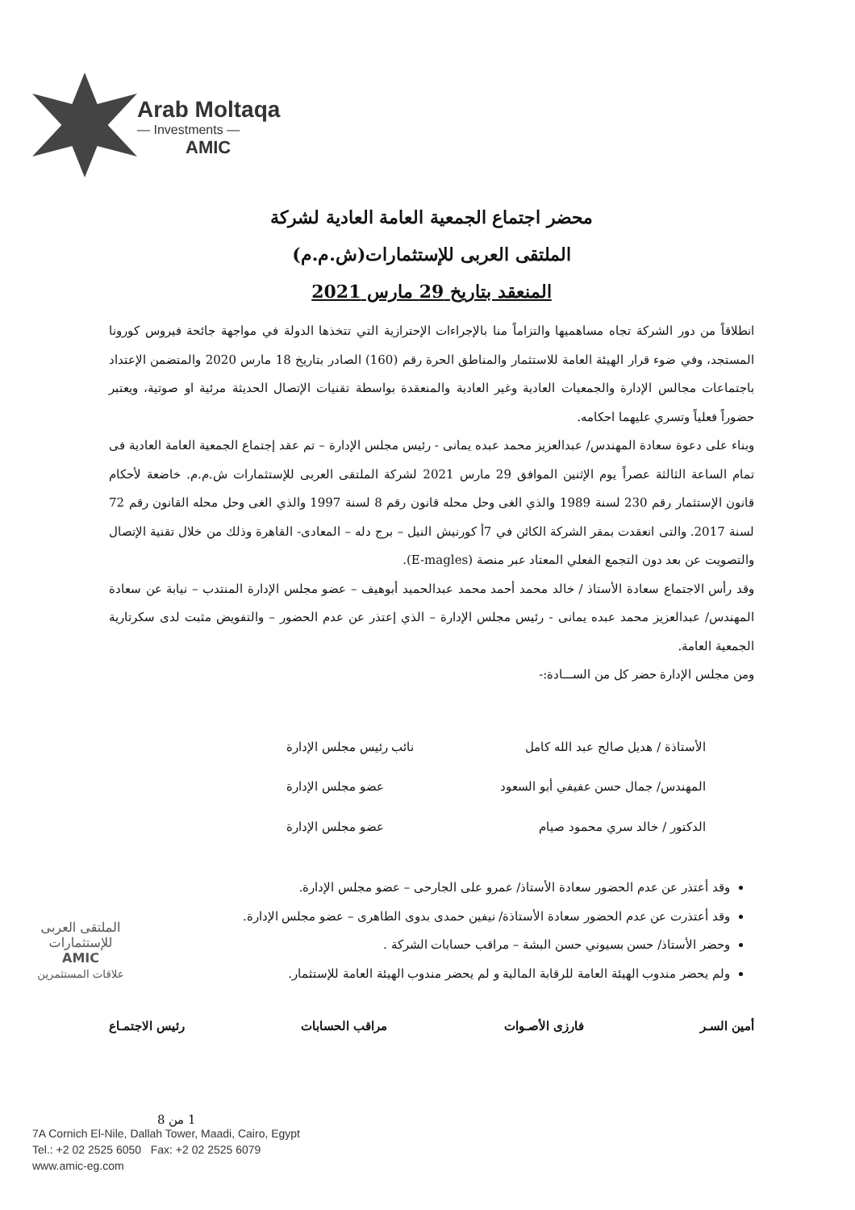Arab Moltaqa
— Investments —
AMIC
محضر اجتماع الجمعية العامة العادية لشركة
الملتقى العربى للإستثمارات(ش.م.م)
المنعقد بتاريخ 29 مارس 2021
انطلاقاً من دور الشركة تجاه مساهميها والتزاماً منا بالإجراءات الإحترازية التي تتخذها الدولة في مواجهة جائحة فيروس كورونا المستجد، وفي ضوء قرار الهيئة العامة للاستثمار والمناطق الحرة رقم (160) الصادر بتاريخ 18 مارس 2020 والمتضمن الإعتداد باجتماعات مجالس الإدارة والجمعيات العادية وغير العادية والمنعقدة بواسطة تقنيات الإتصال الحديثة مرئية او صوتية، ويعتبر حضوراً فعلياً وتسري عليهما احكامه.
وبناء على دعوة سعادة المهندس/ عبدالعزيز محمد عبده يمانى - رئيس مجلس الإدارة – تم عقد إجتماع الجمعية العامة العادية فى تمام الساعة الثالثة عصراً يوم الإثنين الموافق 29 مارس 2021 لشركة الملتقى العربى للإستثمارات ش.م.م. خاضعة لأحكام قانون الإستثمار رقم 230 لسنة 1989 والذي الغى وحل محله قانون رقم 8 لسنة 1997 والذي الغى وحل محله القانون رقم 72 لسنة 2017. والتى انعقدت بمقر الشركة الكائن في 7أ كورنيش النيل – برج دله – المعادى- القاهرة وذلك من خلال تقنية الإتصال والتصويت عن بعد دون التجمع الفعلي المعتاد عبر منصة (E-magles).
وقد رأس الاجتماع سعادة الأستاذ / خالد محمد أحمد محمد عبدالحميد أبوهيف – عضو مجلس الإدارة المنتدب – نيابة عن سعادة المهندس/ عبدالعزيز محمد عبده يمانى - رئيس مجلس الإدارة – الذي إعتذر عن عدم الحضور – والتفويض مثبت لدى سكرتارية الجمعية العامة.
ومن مجلس الإدارة حضر كل من الســـادة:-
الأستاذة / هديل صالح عبد الله كامل نائب رئيس مجلس الإدارة
المهندس/ جمال حسن عفيفي أبو السعود عضو مجلس الإدارة
الدكتور / خالد سري محمود صيام عضو مجلس الإدارة
وقد أعتذر عن عدم الحضور سعادة الأستاذ/ عمرو على الجارحى – عضو مجلس الإدارة.
وقد أعتذرت عن عدم الحضور سعادة الأستاذة/ نيفين حمدى بدوى الطاهرى – عضو مجلس الإدارة.
وحضر الأستاذ/ حسن بسيوني حسن البشة – مراقب حسابات الشركة .
ولم يحضر مندوب الهيئة العامة للرقابة المالية و لم يحضر مندوب الهيئة العامة للإستثمار.
أمين السـر فارزى الأصـوات مراقب الحسابات رئيس الاجتمـاع
1 من 8
الملتقى العربى
للإستثمارات
AMIC
علاقات المستثمرين
7A Cornich El-Nile, Dallah Tower, Maadi, Cairo, Egypt
Tel.: +2 02 2525 6050 Fax: +2 02 2525 6079
www.amic-eg.com